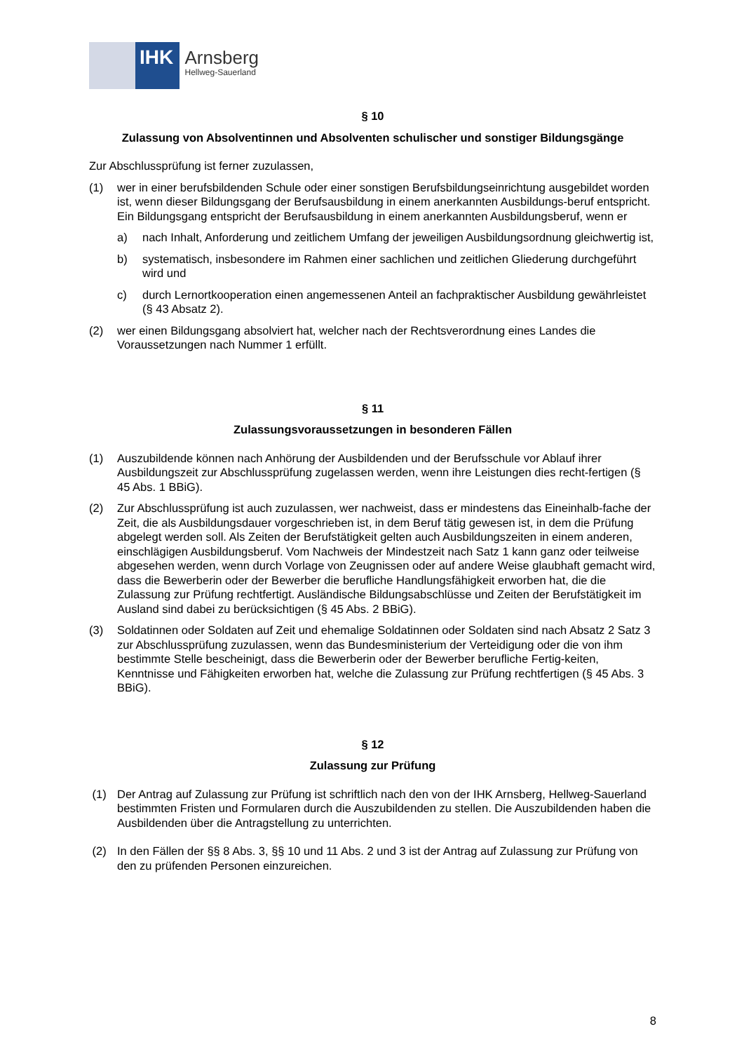IHK
Arnsberg
Hellweg-Sauerland
§ 10
Zulassung von Absolventinnen und Absolventen schulischer und sonstiger Bildungsgänge
Zur Abschlussprüfung ist ferner zuzulassen,
(1) wer in einer berufsbildenden Schule oder einer sonstigen Berufsbildungseinrichtung ausgebildet worden ist, wenn dieser Bildungsgang der Berufsausbildung in einem anerkannten Ausbildungs-beruf entspricht. Ein Bildungsgang entspricht der Berufsausbildung in einem anerkannten Ausbildungsberuf, wenn er
a) nach Inhalt, Anforderung und zeitlichem Umfang der jeweiligen Ausbildungsordnung gleichwertig ist,
b) systematisch, insbesondere im Rahmen einer sachlichen und zeitlichen Gliederung durchgeführt wird und
c) durch Lernortkooperation einen angemessenen Anteil an fachpraktischer Ausbildung gewährleistet (§ 43 Absatz 2).
(2) wer einen Bildungsgang absolviert hat, welcher nach der Rechtsverordnung eines Landes die Voraussetzungen nach Nummer 1 erfüllt.
§ 11
Zulassungsvoraussetzungen in besonderen Fällen
(1) Auszubildende können nach Anhörung der Ausbildenden und der Berufsschule vor Ablauf ihrer Ausbildungszeit zur Abschlussprüfung zugelassen werden, wenn ihre Leistungen dies recht-fertigen (§ 45 Abs. 1 BBiG).
(2) Zur Abschlussprüfung ist auch zuzulassen, wer nachweist, dass er mindestens das Eineinhalb-fache der Zeit, die als Ausbildungsdauer vorgeschrieben ist, in dem Beruf tätig gewesen ist, in dem die Prüfung abgelegt werden soll. Als Zeiten der Berufstätigkeit gelten auch Ausbildungszeiten in einem anderen, einschlägigen Ausbildungsberuf. Vom Nachweis der Mindestzeit nach Satz 1 kann ganz oder teilweise abgesehen werden, wenn durch Vorlage von Zeugnissen oder auf andere Weise glaubhaft gemacht wird, dass die Bewerberin oder der Bewerber die berufliche Handlungsfähigkeit erworben hat, die die Zulassung zur Prüfung rechtfertigt. Ausländische Bildungsabschlüsse und Zeiten der Berufstätigkeit im Ausland sind dabei zu berücksichtigen (§ 45 Abs. 2 BBiG).
(3) Soldatinnen oder Soldaten auf Zeit und ehemalige Soldatinnen oder Soldaten sind nach Absatz 2 Satz 3 zur Abschlussprüfung zuzulassen, wenn das Bundesministerium der Verteidigung oder die von ihm bestimmte Stelle bescheinigt, dass die Bewerberin oder der Bewerber berufliche Fertig-keiten, Kenntnisse und Fähigkeiten erworben hat, welche die Zulassung zur Prüfung rechtfertigen (§ 45 Abs. 3 BBiG).
§ 12
Zulassung zur Prüfung
(1) Der Antrag auf Zulassung zur Prüfung ist schriftlich nach den von der IHK Arnsberg, Hellweg-Sauerland bestimmten Fristen und Formularen durch die Auszubildenden zu stellen. Die Auszubildenden haben die Ausbildenden über die Antragstellung zu unterrichten.
(2) In den Fällen der §§ 8 Abs. 3, §§ 10 und 11 Abs. 2 und 3 ist der Antrag auf Zulassung zur Prüfung von den zu prüfenden Personen einzureichen.
8